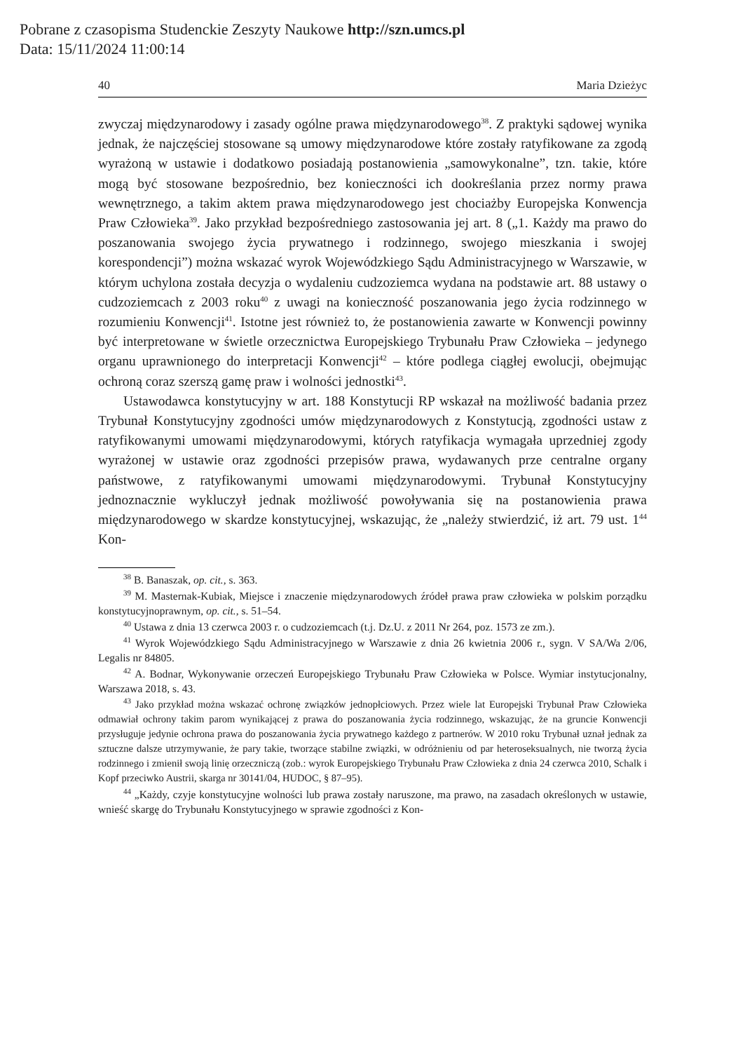Pobrane z czasopisma Studenckie Zeszyty Naukowe http://szn.umcs.pl
Data: 15/11/2024 11:00:14
40 Maria Dzieżyc
zwyczaj międzynarodowy i zasady ogólne prawa międzynarodowego<sup>38</sup>. Z praktyki sądowej wynika jednak, że najczęściej stosowane są umowy międzynarodowe które zostały ratyfikowane za zgodą wyrażoną w ustawie i dodatkowo posiadają postanowienia „samowykonalne”, tzn. takie, które mogą być stosowane bezpośrednio, bez konieczności ich dookreślania przez normy prawa wewnętrznego, a takim aktem prawa międzynarodowego jest chociażby Europejska Konwencja Praw Człowieka<sup>39</sup>. Jako przykład bezpośredniego zastosowania jej art. 8 („1. Każdy ma prawo do poszanowania swojego życia prywatnego i rodzinnego, swojego mieszkania i swojej korespondencji”) można wskazać wyrok Wojewódzkiego Sądu Administracyjnego w Warszawie, w którym uchylona została decyzja o wydaleniu cudzoziemca wydana na podstawie art. 88 ustawy o cudzoziemcach z 2003 roku<sup>40</sup> z uwagi na konieczność poszanowania jego życia rodzinnego w rozumieniu Konwencji<sup>41</sup>. Istotne jest również to, że postanowienia zawarte w Konwencji powinny być interpretowane w świetle orzecznictwa Europejskiego Trybunału Praw Człowieka – jedynego organu uprawnionego do interpretacji Konwencji<sup>42</sup> – które podlega ciągłej ewolucji, obejmując ochroną coraz szerszą gamę praw i wolności jednostki<sup>43</sup>.
Ustawodawca konstytucyjny w art. 188 Konstytucji RP wskazał na możliwość badania przez Trybunał Konstytucyjny zgodności umów międzynarodowych z Konstytucją, zgodności ustaw z ratyfikowanymi umowami międzynarodowymi, których ratyfikacja wymagała uprzedniej zgody wyrażonej w ustawie oraz zgodności przepisów prawa, wydawanych prze centralne organy państwowe, z ratyfikowanymi umowami międzynarodowymi. Trybunał Konstytucyjny jednoznacznie wykluczył jednak możliwość powoływania się na postanowienia prawa międzynarodowego w skardze konstytucyjnej, wskazując, że „należy stwierdzić, iż art. 79 ust. 1<sup>44</sup> Kon-
<sup>38</sup> B. Banaszak, op. cit., s. 363.
<sup>39</sup> M. Masternak-Kubiak, Miejsce i znaczenie międzynarodowych źródeł prawa praw człowieka w polskim porządku konstytucyjnoprawnym, op. cit., s. 51–54.
<sup>40</sup> Ustawa z dnia 13 czerwca 2003 r. o cudzoziemcach (t.j. Dz.U. z 2011 Nr 264, poz. 1573 ze zm.).
<sup>41</sup> Wyrok Wojewódzkiego Sądu Administracyjnego w Warszawie z dnia 26 kwietnia 2006 r., sygn. V SA/Wa 2/06, Legalis nr 84805.
<sup>42</sup> A. Bodnar, Wykonywanie orzeczeń Europejskiego Trybunału Praw Człowieka w Polsce. Wymiar instytucjonalny, Warszawa 2018, s. 43.
<sup>43</sup> Jako przykład można wskazać ochronę związków jednopłciowych. Przez wiele lat Europejski Trybunał Praw Człowieka odmawiał ochrony takim parom wynikającej z prawa do poszanowania życia rodzinnego, wskazując, że na gruncie Konwencji przysługuje jedynie ochrona prawa do poszanowania życia prywatnego każdego z partnerów. W 2010 roku Trybunał uznał jednak za sztuczne dalsze utrzymywanie, że pary takie, tworzące stabilne związki, w odróżnieniu od par heteroseksualnych, nie tworzą życia rodzinnego i zmienił swoją linię orzeczniczą (zob.: wyrok Europejskiego Trybunału Praw Człowieka z dnia 24 czerwca 2010, Schalk i Kopf przeciwko Austrii, skarga nr 30141/04, HUDOC, § 87–95).
<sup>44</sup> „Każdy, czyje konstytucyjne wolności lub prawa zostały naruszone, ma prawo, na zasadach określonych w ustawie, wnieść skargę do Trybunału Konstytucyjnego w sprawie zgodności z Kon-